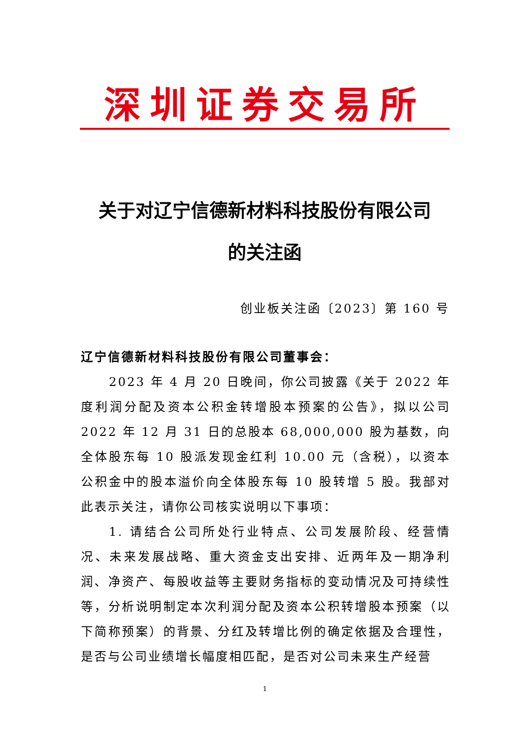深圳证券交易所
关于对辽宁信德新材料科技股份有限公司
的关注函
创业板关注函〔2023〕第 160 号
辽宁信德新材料科技股份有限公司董事会：
2023 年 4 月 20 日晚间，你公司披露《关于 2022 年度利润分配及资本公积金转增股本预案的公告》，拟以公司 2022 年 12 月 31 日的总股本 68,000,000 股为基数，向全体股东每 10 股派发现金红利 10.00 元（含税），以资本公积金中的股本溢价向全体股东每 10 股转增 5 股。我部对此表示关注，请你公司核实说明以下事项：
1. 请结合公司所处行业特点、公司发展阶段、经营情况、未来发展战略、重大资金支出安排、近两年及一期净利润、净资产、每股收益等主要财务指标的变动情况及可持续性等，分析说明制定本次利润分配及资本公积转增股本预案（以下简称预案）的背景、分红及转增比例的确定依据及合理性，是否与公司业绩增长幅度相匹配，是否对公司未来生产经营
1